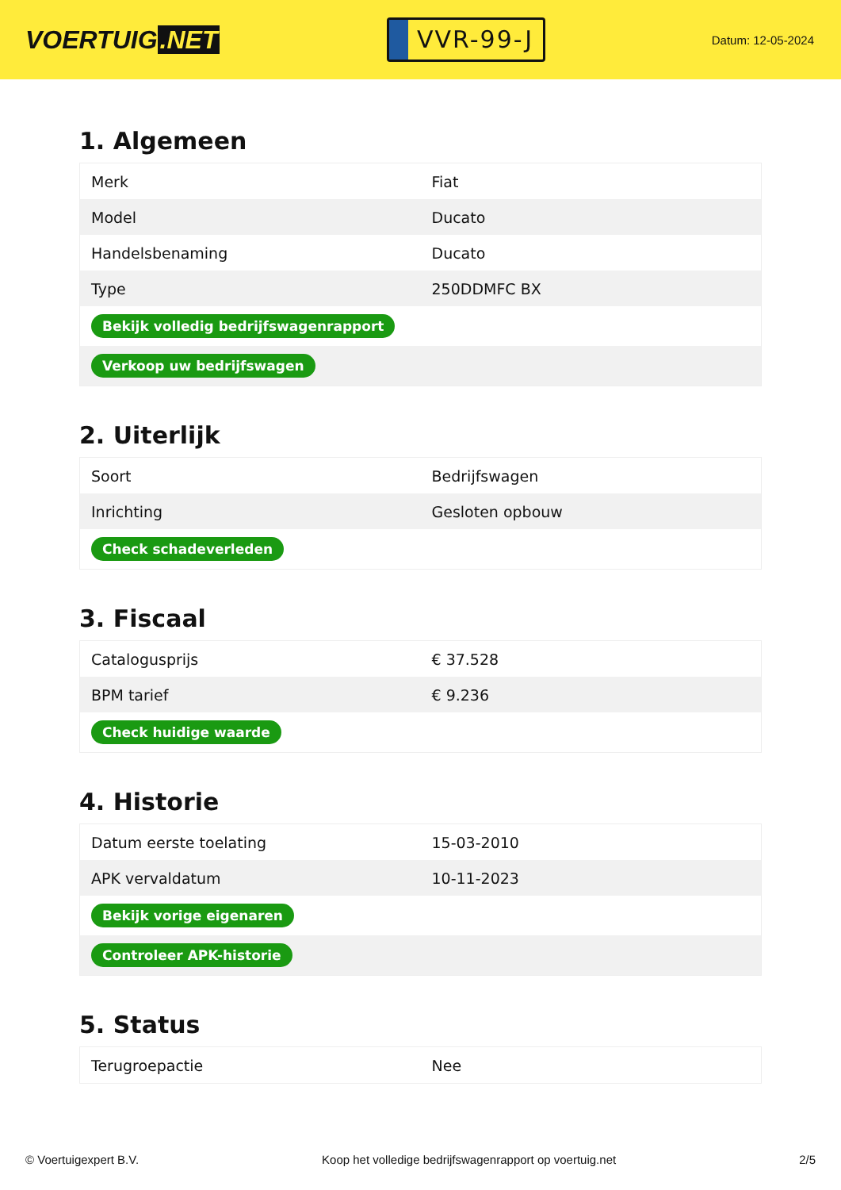VOERTUIG.NET
VVR-99-J
Datum: 12-05-2024
1. Algemeen
| Merk | Fiat |
| Model | Ducato |
| Handelsbenaming | Ducato |
| Type | 250DDMFC BX |
| Bekijk volledig bedrijfswagenrapport | |
| Verkoop uw bedrijfswagen | |
2. Uiterlijk
| Soort | Bedrijfswagen |
| Inrichting | Gesloten opbouw |
| Check schadeverleden | |
3. Fiscaal
| Catalogusprijs | € 37.528 |
| BPM tarief | € 9.236 |
| Check huidige waarde | |
4. Historie
| Datum eerste toelating | 15-03-2010 |
| APK vervaldatum | 10-11-2023 |
| Bekijk vorige eigenaren | |
| Controleer APK-historie | |
5. Status
| Terugroepactie | Nee |
© Voertuigexpert B.V. Koop het volledige bedrijfswagenrapport op voertuig.net 2/5